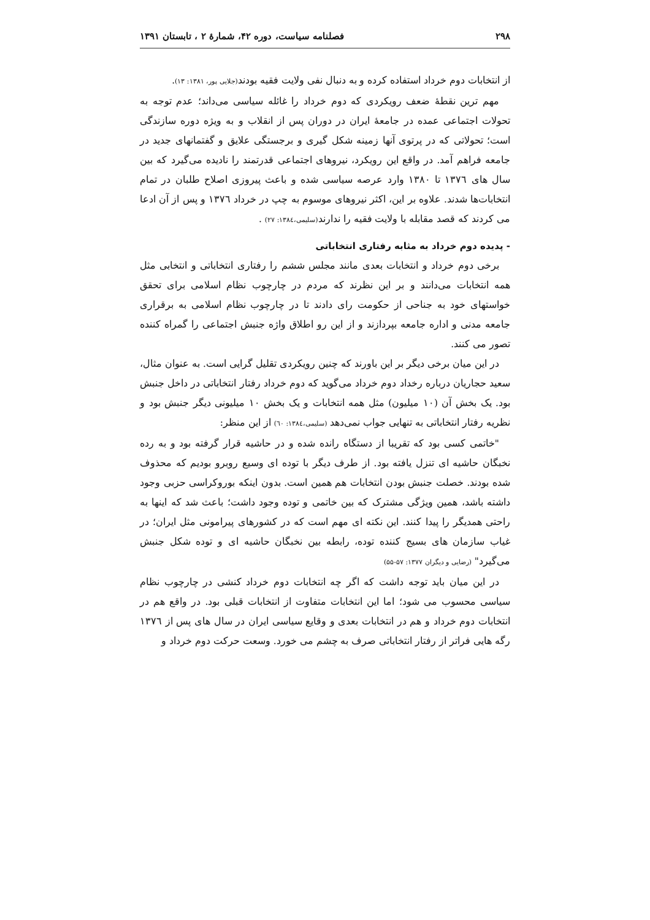۲۹۸ فصلنامه سیاست، دوره ۴۲، شمارهٔ ۲ ، تابستان ۱۳۹۱
از انتخابات دوم خرداد استفاده کرده و به دنبال نفی ولایت فقیه بودند(جلایی پور، ۱۳۸۱: ۱۳).
مهم ترین نقطهٔ ضعف رویکردی که دوم خرداد را غائله سیاسی می‌داند؛ عدم توجه به تحولات اجتماعی عمده در جامعهٔ ایران در دوران پس از انقلاب و به ویژه دوره سازندگی است؛ تحولاتی که در پرتوی آنها زمینه شکل گیری و برجستگی علایق و گفتمانهای جدید در جامعه فراهم آمد. در واقع این رویکرد، نیروهای اجتماعی قدرتمند را نادیده می‌گیرد که بین سال های ۱۳۷٦ تا ۱۳۸۰ وارد عرصه سیاسی شده و باعث پیروزی اصلاح طلبان در تمام انتخابات‌ها شدند. علاوه بر این، اکثر نیروهای موسوم به چپ در خرداد ۱۳۷٦ و پس از آن ادعا می کردند که قصد مقابله با ولایت فقیه را ندارند(سلیمی،۱۳۸٤: ۲۷) .
- پدیده دوم خرداد به مثابه رفتاری انتخاباتی
برخی دوم خرداد و انتخابات بعدی مانند مجلس ششم را رفتاری انتخاباتی و انتخابی مثل همه انتخابات می‌دانند و بر این نظرند که مردم در چارچوب نظام اسلامی برای تحقق خواستهای خود به جناحی از حکومت رای دادند تا در چارچوب نظام اسلامی به برقراری جامعه مدنی و اداره جامعه بپردازند و از این رو اطلاق واژه جنبش اجتماعی را گمراه کننده تصور می کنند.
در این میان برخی دیگر بر این باورند که چنین رویکردی تقلیل گرایی است. به عنوان مثال، سعید حجاریان درباره رخداد دوم خرداد می‌گوید که دوم خرداد رفتار انتخاباتی در داخل جنبش بود. یک بخش آن (۱۰ میلیون) مثل همه انتخابات و یک بخش ۱۰ میلیونی دیگر جنبش بود و نظریه رفتار انتخاباتی به تنهایی جواب نمی‌دهد (سلیمی،۱۳۸٤: ٦۰) از این منظر:
"خاتمی کسی بود که تقریبا از دستگاه رانده شده و در حاشیه قرار گرفته بود و به رده نخبگان حاشیه ای تنزل یافته بود. از طرف دیگر با توده ای وسیع روبرو بودیم که محذوف شده بودند. خصلت جنبش بودن انتخابات هم همین است. بدون اینکه بوروکراسی حزبی وجود داشته باشد، همین ویژگی مشترک که بین خاتمی و توده وجود داشت؛ باعث شد که اینها به راحتی همدیگر را پیدا کنند. این نکته ای مهم است که در کشورهای پیرامونی مثل ایران؛ در غیاب سازمان های بسیج کننده توده، رابطه بین نخبگان حاشیه ای و توده شکل جنبش می‌گیرد" (رضایی و دیگران ۱۳۷۷: ۵۷-۵۵)
در این میان باید توجه داشت که اگر چه انتخابات دوم خرداد کنشی در چارچوب نظام سیاسی محسوب می شود؛ اما این انتخابات متفاوت از انتخابات قبلی بود. در واقع هم در انتخابات دوم خرداد و هم در انتخابات بعدی و وقایع سیاسی ایران در سال های پس از ۱۳۷٦ رگه هایی فراتر از رفتار انتخاباتی صرف به چشم می خورد. وسعت حرکت دوم خرداد و